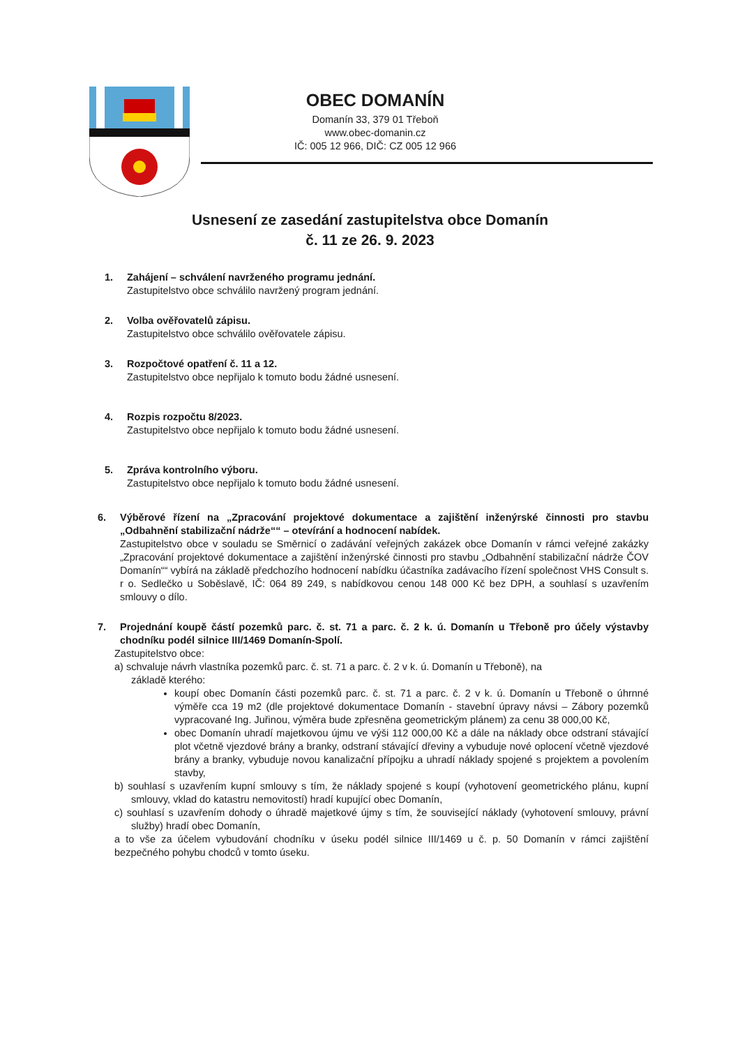OBEC DOMANÍN
Domanín 33, 379 01 Třeboň
www.obec-domanin.cz
IČ: 005 12 966, DIČ: CZ 005 12 966
Usnesení ze zasedání zastupitelstva obce Domanín
č. 11 ze 26. 9. 2023
1. Zahájení – schválení navrženého programu jednání.
Zastupitelstvo obce schválilo navržený program jednání.
2. Volba ověřovatelů zápisu.
Zastupitelstvo obce schválilo ověřovatele zápisu.
3. Rozpočtové opatření č. 11 a 12.
Zastupitelstvo obce nepřijalo k tomuto bodu žádné usnesení.
4. Rozpis rozpočtu 8/2023.
Zastupitelstvo obce nepřijalo k tomuto bodu žádné usnesení.
5. Zpráva kontrolního výboru.
Zastupitelstvo obce nepřijalo k tomuto bodu žádné usnesení.
6. Výběrové řízení na „Zpracování projektové dokumentace a zajištění inženýrské činnosti pro stavbu „Odbahnění stabilizační nádrže““ – otevírání a hodnocení nabídek.
Zastupitelstvo obce v souladu se Směrnicí o zadávání veřejných zakázek obce Domanín v rámci veřejné zakázky „Zpracování projektové dokumentace a zajištění inženýrské činnosti pro stavbu „Odbahnění stabilizační nádrže ČOV Domanín““ vybírá na základě předchozího hodnocení nabídku účastníka zadávacího řízení společnost VHS Consult s. r o. Sedlečko u Soběslavě, IČ: 064 89 249, s nabídkovou cenou 148 000 Kč bez DPH, a souhlasí s uzavřením smlouvy o dílo.
7. Projednání koupě částí pozemků parc. č. st. 71 a parc. č. 2 k. ú. Domanín u Třeboně pro účely výstavby chodníku podél silnice III/1469 Domanín-Spolí.
Zastupitelstvo obce:
a) schvaluje návrh vlastníka pozemků parc. č. st. 71 a parc. č. 2 v k. ú. Domanín u Třeboně), na
základě kterého:
koupí obec Domanín části pozemků parc. č. st. 71 a parc. č. 2 v k. ú. Domanín u Třeboně o úhrnné výměře cca 19 m2 (dle projektové dokumentace Domanín - stavební úpravy návsi – Zábory pozemků vypracované Ing. Juřinou, výměra bude zpřesněna geometrickým plánem) za cenu 38 000,00 Kč,
obec Domanín uhradí majetkovou újmu ve výši 112 000,00 Kč a dále na náklady obce odstraní stávající plot včetně vjezdové brány a branky, odstraní stávající dřeviny a vybuduje nové oplocení včetně vjezdové brány a branky, vybuduje novou kanalizační přípojku a uhradí náklady spojené s projektem a povolením stavby,
b) souhlasí s uzavřením kupní smlouvy s tím, že náklady spojené s koupí (vyhotovení geometrického plánu, kupní smlouvy, vklad do katastru nemovitostí) hradí kupující obec Domanín,
c) souhlasí s uzavřením dohody o úhradě majetkové újmy s tím, že související náklady (vyhotovení smlouvy, právní služby) hradí obec Domanín,
a to vše za účelem vybudování chodníku v úseku podél silnice III/1469 u č. p. 50 Domanín v rámci zajištění bezpečného pohybu chodců v tomto úseku.